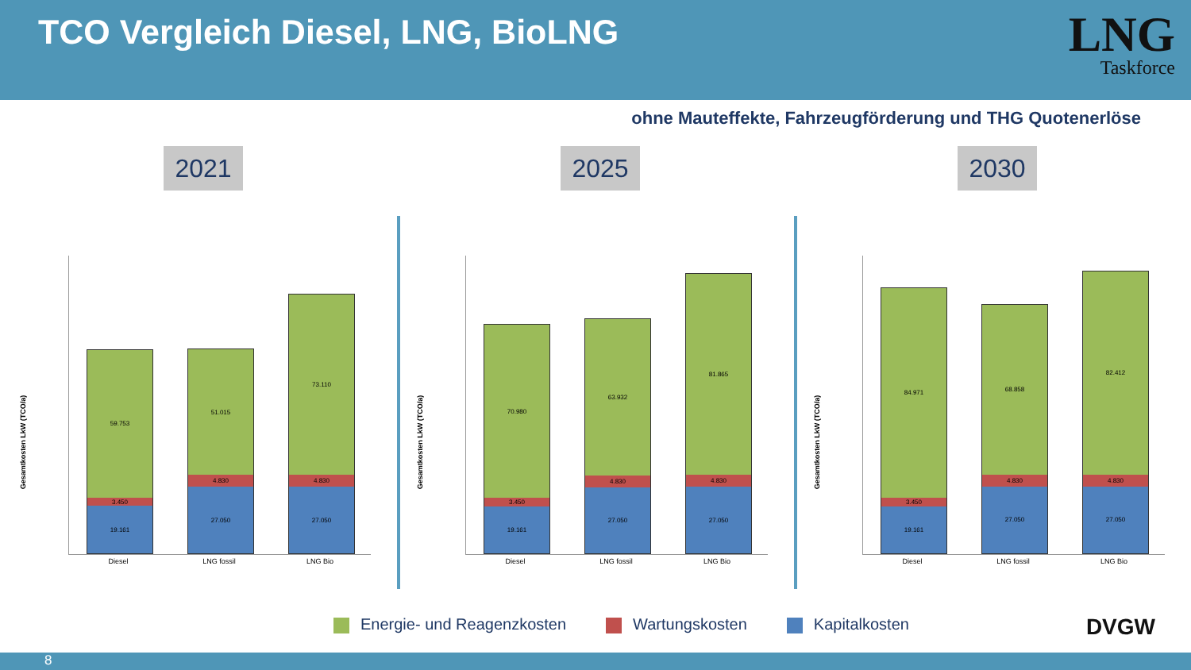TCO Vergleich Diesel, LNG, BioLNG
LNG
Taskforce
ohne Mauteffekte, Fahrzeugförderung und THG Quotenerlöse
2021
Gesamtkosten LkW (TCO/a)
59.753
3.450
19.161
51.015
4.830
27.050
73.110
4.830
27.050
Diesel LNG fossil LNG Bio
2025
Gesamtkosten LkW (TCO/a)
70.980
3.450
19.161
63.932
4.830
27.050
81.865
4.830
27.050
Diesel LNG fossil LNG Bio
2030
Gesamtkosten LkW (TCO/a)
84.971
3.450
19.161
68.858
4.830
27.050
82.412
4.830
27.050
Diesel LNG fossil LNG Bio
Energie- und Reagenzkosten Wartungskosten Kapitalkosten
DVGW
8